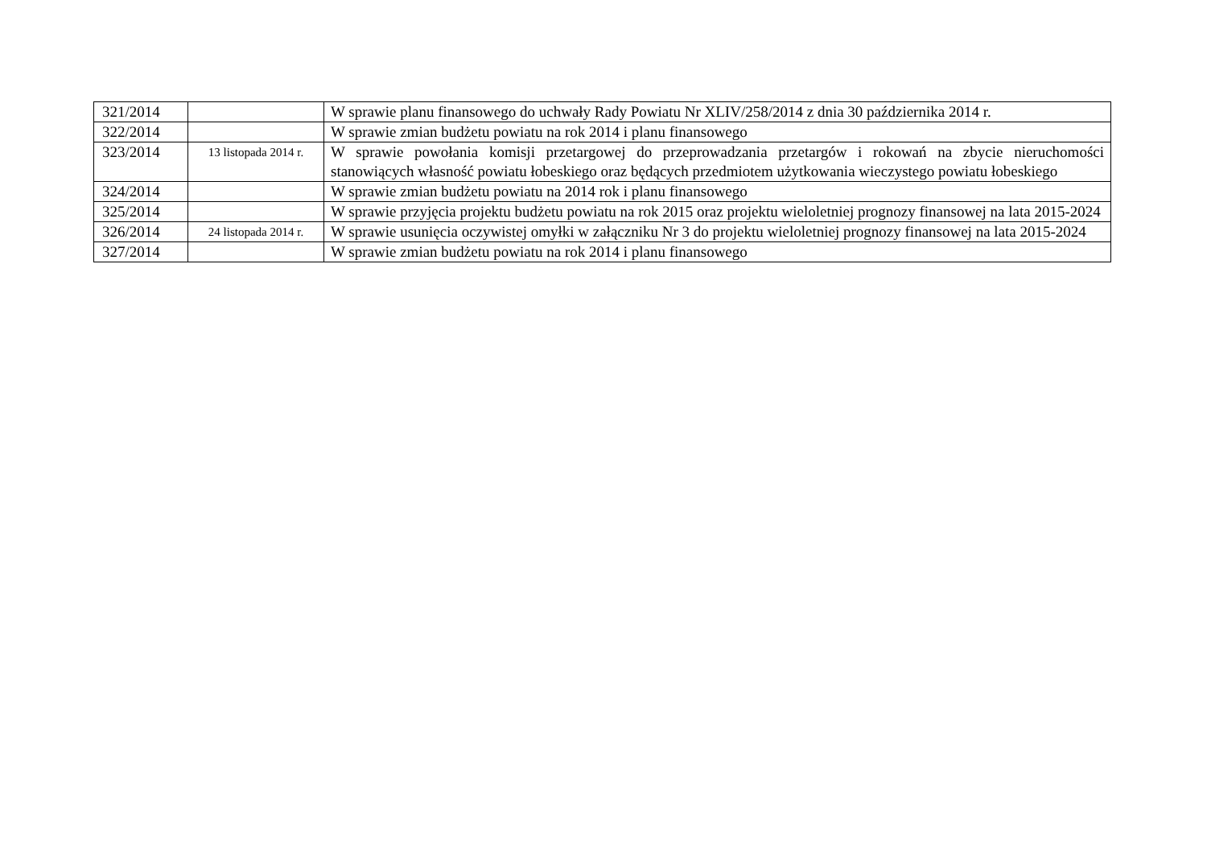| 321/2014 | | W sprawie planu finansowego do uchwały Rady Powiatu Nr XLIV/258/2014 z dnia 30 października 2014 r. |
| 322/2014 | | W sprawie zmian budżetu powiatu na rok 2014 i planu finansowego |
| 323/2014 | 13 listopada 2014 r. | W sprawie powołania komisji przetargowej do przeprowadzania przetargów i rokowań na zbycie nieruchomości stanowiących własność powiatu łobeskiego oraz będących przedmiotem użytkowania wieczystego powiatu łobeskiego |
| 324/2014 | | W sprawie zmian budżetu powiatu na 2014 rok i planu finansowego |
| 325/2014 | | W sprawie przyjęcia projektu budżetu powiatu na rok 2015 oraz projektu wieloletniej prognozy finansowej na lata 2015-2024 |
| 326/2014 | 24 listopada 2014 r. | W sprawie usunięcia oczywistej omyłki w załączniku Nr 3 do projektu wieloletniej prognozy finansowej na lata 2015-2024 |
| 327/2014 | | W sprawie zmian budżetu powiatu na rok 2014 i planu finansowego |